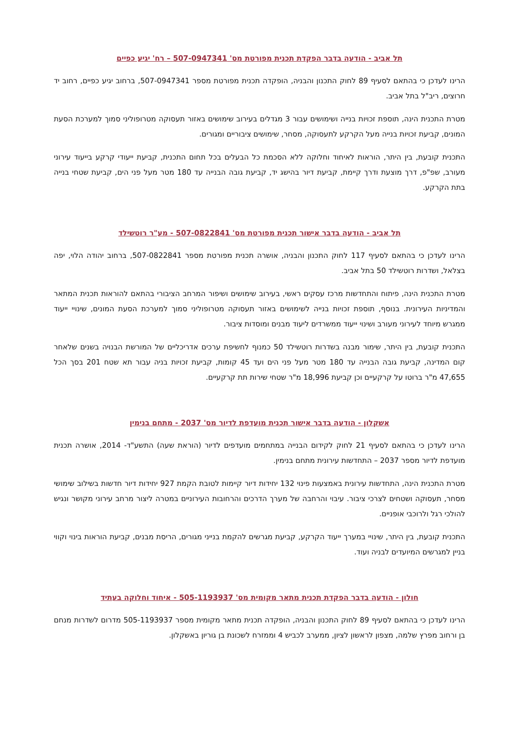תל אביב - הודעה בדבר הפקדת תכנית מפורטת מס' 507-0947341 – רח' יגיע כפיים
הרינו לעדכן כי בהתאם לסעיף 89 לחוק התכנון והבניה, הופקדה תכנית מפורטת מספר 507-0947341, ברחוב יגיע כפיים, רחוב יד חרוצים, ריב"ל בתל אביב.
מטרת התכנית הינה, תוספת זכויות בנייה ושימושים עבור 3 מגדלים בעירוב שימושים באזור תעסוקה מטרופוליני סמוך למערכת הסעת המונים, קביעת זכויות בנייה מעל הקרקע לתעסוקה, מסחר, שימושים ציבוריים ומגורים.
התכנית קובעת, בין היתר, הוראות לאיחוד וחלוקה ללא הסכמת כל הבעלים בכל תחום התכנית, קביעת ייעודי קרקע בייעוד עירוני מעורב, שפ"פ, דרך מוצעת ודרך קיימת, קביעת דיור בהישג יד, קביעת גובה הבנייה עד 180 מטר מעל פני הים, קביעת שטחי בנייה בתת הקרקע.
תל אביב - הודעה בדבר אישור תכנית מפורטת מס' 507-0822841 - מע"ר רוטשילד
הרינו לעדכן כי בהתאם לסעיף 117 לחוק התכנון והבניה, אושרה תכנית מפורטת מספר 507-0822841, ברחוב יהודה הלוי, יפה בצלאל, ושדרות רוטשילד 50 בתל אביב.
מטרת התכנית הינה, פיתוח והתחדשות מרכז עסקים ראשי, בעירוב שימושים ושיפור המרחב הציבורי בהתאם להוראות תכנית המתאר והמדיניות העירונית. בנוסף, תוספת זכויות בנייה לשימושים באזור תעסוקה מטרופוליני סמוך למערכת הסעת המונים, שינויי ייעוד ממגרש מיוחד לעירוני מעורב ושינוי ייעוד ממשרדים ליעוד מבנים ומוסדות ציבור.
התכנית קובעת, בין היתר, שימור מבנה בשדרות רוטשילד 50 כמנוף לחשיפת ערכים אדריכליים של המורשת הבנויה בשנים שלאחר קום המדינה, קביעת גובה הבנייה עד 180 מטר מעל פני הים ועד 45 קומות, קביעת זכויות בניה עבור תא שטח 201 בסך הכל 47,655 מ"ר ברוטו על קרקעיים וכן קביעת 18,996 מ"ר שטחי שירות תת קרקעיים.
אשקלון - הודעה בדבר אישור תכנית מועדפת לדיור מס' 2037 - מתחם בנימין
הרינו לעדכן כי בהתאם לסעיף 21 לחוק לקידום הבנייה במתחמים מועדפים לדיור (הוראת שעה) התשע"ד- 2014, אושרה תכנית מועדפת לדיור מספר 2037 – התחדשות עירונית מתחם בנימין.
מטרת התכנית הינה, התחדשות עירונית באמצעות פינוי 132 יחידות דיור קיימות לטובת הקמת 927 יחידות דיור חדשות בשילוב שימושי מסחר, תעסוקה ושטחים לצרכי ציבור. עיבוי והרחבה של מערך הדרכים והרחובות העירוניים במטרה ליצור מרחב עירוני מקושר ונגיש להולכי רגל ולרוכבי אופניים.
התכנית קובעת, בין היתר, שינויי במערך ייעוד הקרקע, קביעת מגרשים להקמת בנייני מגורים, הריסת מבנים, קביעת הוראות בינוי וקווי בניין למגרשים המיועדים לבניה ועוד.
חולון - הודעה בדבר הפקדת תכנית מתאר מקומית מס' 505-1193937 - איחוד וחלוקה בעתיד
הרינו לעדכן כי בהתאם לסעיף 89 לחוק התכנון והבניה, הופקדה תכנית מתאר מקומית מספר 505-1193937 מדרום לשדרות מנחם בן ורחוב מפרץ שלמה, מצפון לראשון לציון, ממערב לכביש 4 וממזרח לשכונת בן גוריון באשקלון.